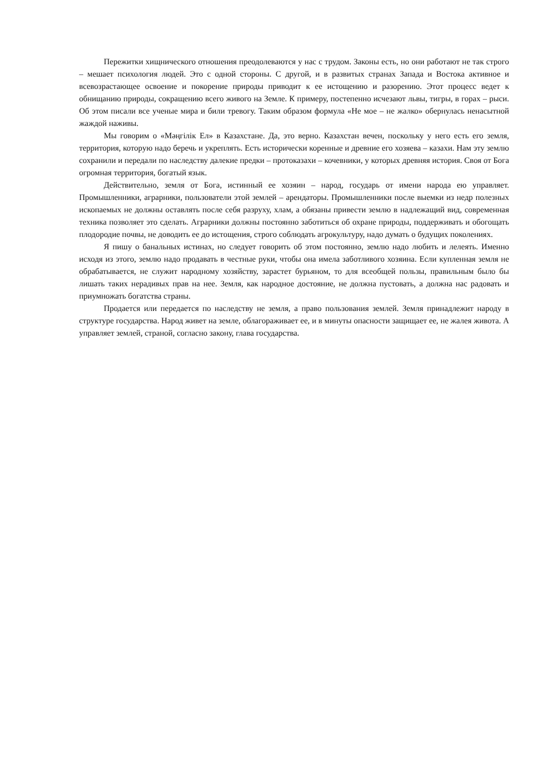Пережитки хищнического отношения преодолеваются у нас с трудом. Законы есть, но они работают не так строго – мешает психология людей. Это с одной стороны. С другой, и в развитых странах Запада и Востока активное и всевозрастающее освоение и покорение природы приводит к ее истощению и разорению. Этот процесс ведет к обнищанию природы, сокращению всего живого на Земле. К примеру, постепенно исчезают львы, тигры, в горах – рыси. Об этом писали все ученые мира и били тревогу. Таким образом формула «Не мое – не жалко» обернулась ненасытной жаждой наживы.
Мы говорим о «Мәңгілік Ел» в Казахстане. Да, это верно. Казахстан вечен, поскольку у него есть его земля, территория, которую надо беречь и укреплять. Есть исторически коренные и древние его хозяева – казахи. Нам эту землю сохранили и передали по наследству далекие предки – протоказахи – кочевники, у которых древняя история. Своя от Бога огромная территория, богатый язык.
Действительно, земля от Бога, истинный ее хозяин – народ, государь от имени народа ею управляет. Промышленники, аграрники, пользователи этой землей – арендаторы. Промышленники после выемки из недр полезных ископаемых не должны оставлять после себя разруху, хлам, а обязаны привести землю в надлежащий вид, современная техника позволяет это сделать. Аграрники должны постоянно заботиться об охране природы, поддерживать и обогощать плодородие почвы, не доводить ее до истощения, строго соблюдать агрокультуру, надо думать о будущих поколениях.
Я пишу о банальных истинах, но следует говорить об этом постоянно, землю надо любить и лелеять. Именно исходя из этого, землю надо продавать в честные руки, чтобы она имела заботливого хозяина. Если купленная земля не обрабатывается, не служит народному хозяйству, зарастет бурьяном, то для всеобщей пользы, правильным было бы лишать таких нерадивых прав на нее. Земля, как народное достояние, не должна пустовать, а должна нас радовать и приумножать богатства страны.
Продается или передается по наследству не земля, а право пользования землей. Земля принадлежит народу в структуре государства. Народ живет на земле, облагораживает ее, и в минуты опасности защищает ее, не жалея живота. А управляет землей, страной, согласно закону, глава государства.